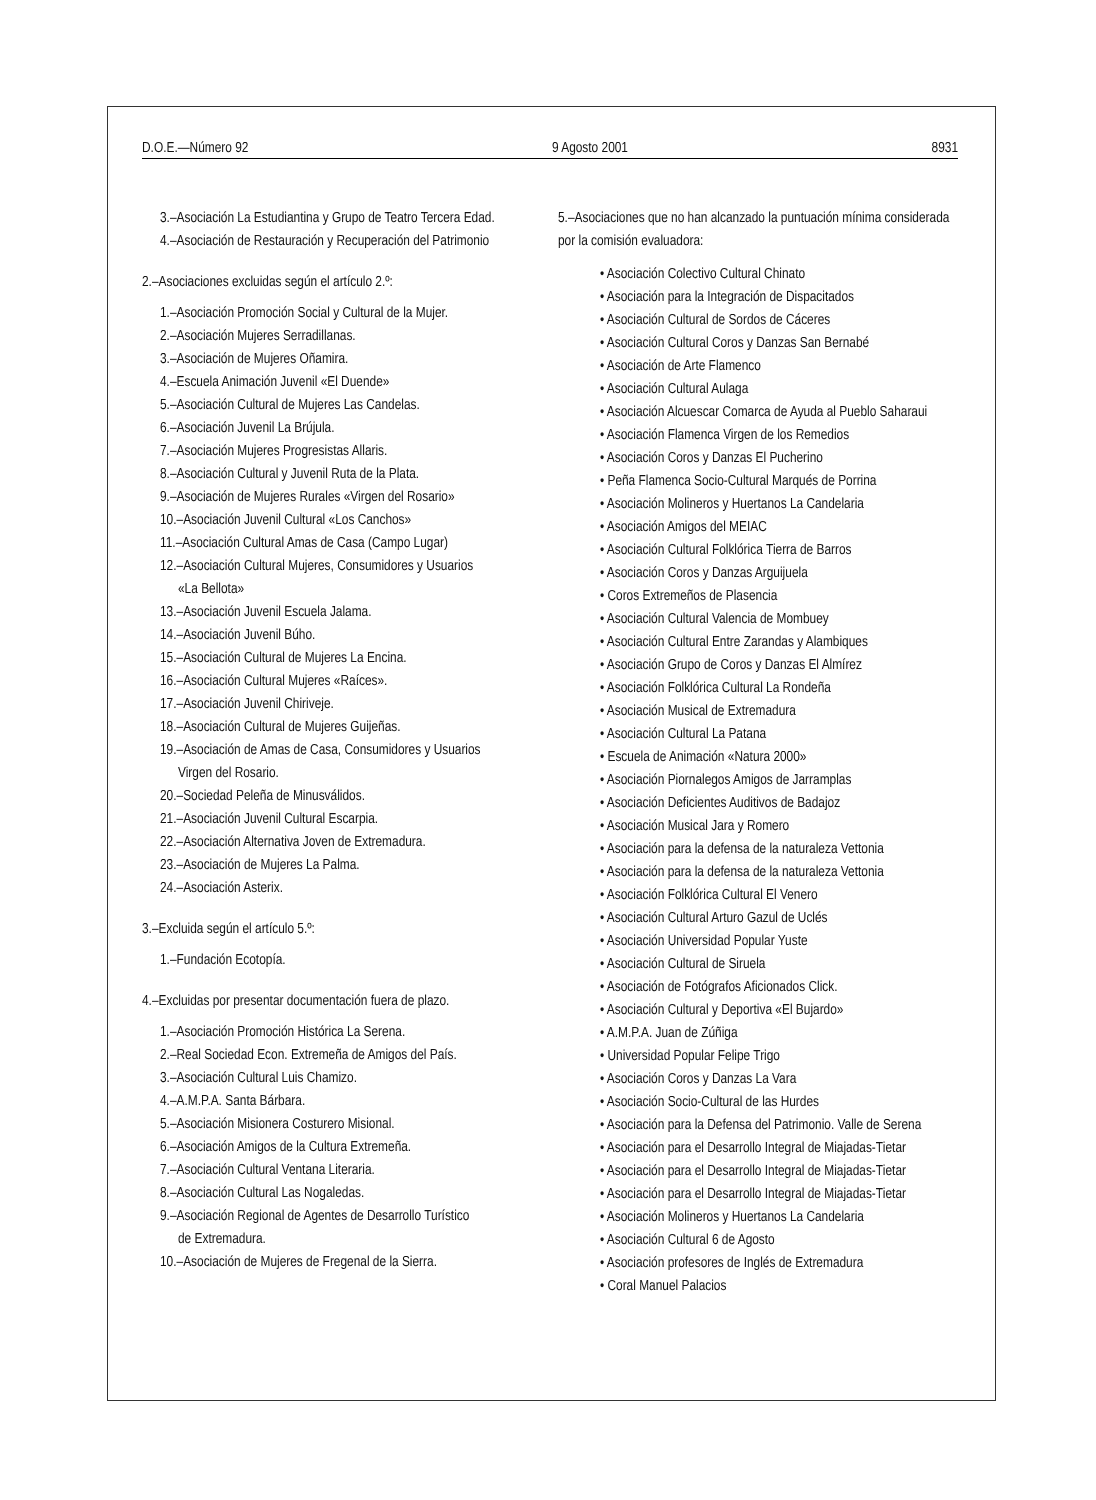D.O.E.—Número 92 9 Agosto 2001 8931
3.–Asociación La Estudiantina y Grupo de Teatro Tercera Edad.
4.–Asociación de Restauración y Recuperación del Patrimonio
2.–Asociaciones excluidas según el artículo 2.º:
1.–Asociación Promoción Social y Cultural de la Mujer.
2.–Asociación Mujeres Serradillanas.
3.–Asociación de Mujeres Oñamira.
4.–Escuela Animación Juvenil «El Duende»
5.–Asociación Cultural de Mujeres Las Candelas.
6.–Asociación Juvenil La Brújula.
7.–Asociación Mujeres Progresistas Allaris.
8.–Asociación Cultural y Juvenil Ruta de la Plata.
9.–Asociación de Mujeres Rurales «Virgen del Rosario»
10.–Asociación Juvenil Cultural «Los Canchos»
11.–Asociación Cultural Amas de Casa (Campo Lugar)
12.–Asociación Cultural Mujeres, Consumidores y Usuarios
«La Bellota»
13.–Asociación Juvenil Escuela Jalama.
14.–Asociación Juvenil Búho.
15.–Asociación Cultural de Mujeres La Encina.
16.–Asociación Cultural Mujeres «Raíces».
17.–Asociación Juvenil Chiriveje.
18.–Asociación Cultural de Mujeres Guijeñas.
19.–Asociación de Amas de Casa, Consumidores y Usuarios
Virgen del Rosario.
20.–Sociedad Peleña de Minusválidos.
21.–Asociación Juvenil Cultural Escarpia.
22.–Asociación Alternativa Joven de Extremadura.
23.–Asociación de Mujeres La Palma.
24.–Asociación Asterix.
3.–Excluida según el artículo 5.º:
1.–Fundación Ecotopía.
4.–Excluidas por presentar documentación fuera de plazo.
1.–Asociación Promoción Histórica La Serena.
2.–Real Sociedad Econ. Extremeña de Amigos del País.
3.–Asociación Cultural Luis Chamizo.
4.–A.M.P.A. Santa Bárbara.
5.–Asociación Misionera Costurero Misional.
6.–Asociación Amigos de la Cultura Extremeña.
7.–Asociación Cultural Ventana Literaria.
8.–Asociación Cultural Las Nogaledas.
9.–Asociación Regional de Agentes de Desarrollo Turístico
de Extremadura.
10.–Asociación de Mujeres de Fregenal de la Sierra.
5.–Asociaciones que no han alcanzado la puntuación mínima considerada por la comisión evaluadora:
• Asociación Colectivo Cultural Chinato
• Asociación para la Integración de Dispacitados
• Asociación Cultural de Sordos de Cáceres
• Asociación Cultural Coros y Danzas San Bernabé
• Asociación de Arte Flamenco
• Asociación Cultural Aulaga
• Asociación Alcuescar Comarca de Ayuda al Pueblo Saharaui
• Asociación Flamenca Virgen de los Remedios
• Asociación Coros y Danzas El Pucherino
• Peña Flamenca Socio-Cultural Marqués de Porrina
• Asociación Molineros y Huertanos La Candelaria
• Asociación Amigos del MEIAC
• Asociación Cultural Folklórica Tierra de Barros
• Asociación Coros y Danzas Arguijuela
• Coros Extremeños de Plasencia
• Asociación Cultural Valencia de Mombuey
• Asociación Cultural Entre Zarandas y Alambiques
• Asociación Grupo de Coros y Danzas El Almírez
• Asociación Folklórica Cultural La Rondeña
• Asociación Musical de Extremadura
• Asociación Cultural La Patana
• Escuela de Animación «Natura 2000»
• Asociación Piornalegos Amigos de Jarramplas
• Asociación Deficientes Auditivos de Badajoz
• Asociación Musical Jara y Romero
• Asociación para la defensa de la naturaleza Vettonia
• Asociación para la defensa de la naturaleza Vettonia
• Asociación Folklórica Cultural El Venero
• Asociación Cultural Arturo Gazul de Uclés
• Asociación Universidad Popular Yuste
• Asociación Cultural de Siruela
• Asociación de Fotógrafos Aficionados Click.
• Asociación Cultural y Deportiva «El Bujardo»
• A.M.P.A. Juan de Zúñiga
• Universidad Popular Felipe Trigo
• Asociación Coros y Danzas La Vara
• Asociación Socio-Cultural de las Hurdes
• Asociación para la Defensa del Patrimonio. Valle de Serena
• Asociación para el Desarrollo Integral de Miajadas-Tietar
• Asociación para el Desarrollo Integral de Miajadas-Tietar
• Asociación para el Desarrollo Integral de Miajadas-Tietar
• Asociación Molineros y Huertanos La Candelaria
• Asociación Cultural 6 de Agosto
• Asociación profesores de Inglés de Extremadura
• Coral Manuel Palacios